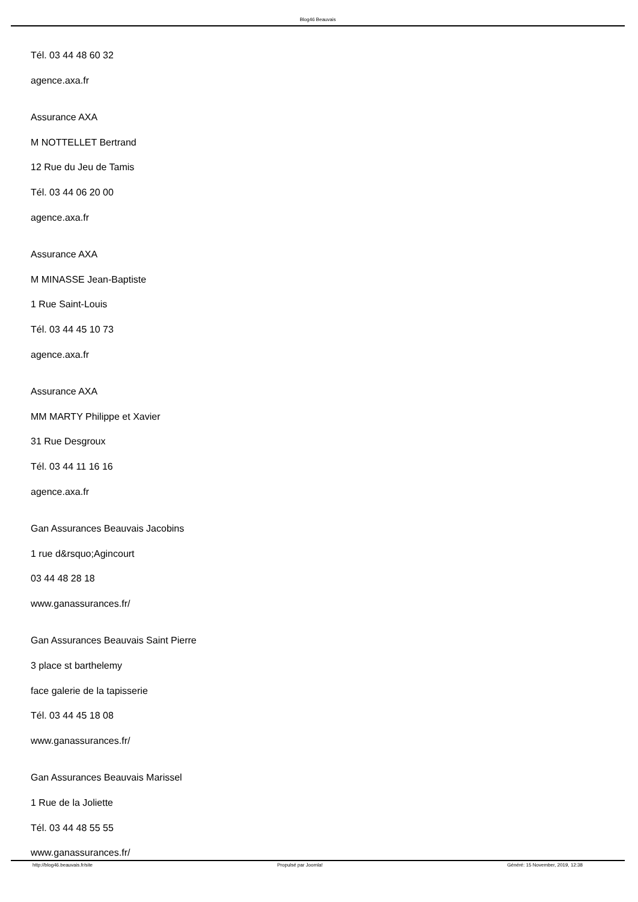Blog46 Beauvais
Tél. 03 44 48 60 32
agence.axa.fr
Assurance AXA
M NOTTELLET Bertrand
12 Rue du Jeu de Tamis
Tél. 03 44 06 20 00
agence.axa.fr
Assurance AXA
M MINASSE Jean-Baptiste
1 Rue Saint-Louis
Tél. 03 44 45 10 73
agence.axa.fr
Assurance AXA
MM MARTY Philippe et Xavier
31 Rue Desgroux
Tél. 03 44 11 16 16
agence.axa.fr
Gan Assurances Beauvais Jacobins
1 rue d&rsquo;Agincourt
03 44 48 28 18
www.ganassurances.fr/
Gan Assurances Beauvais Saint Pierre
3 place st barthelemy
face galerie de la tapisserie
Tél. 03 44 45 18 08
www.ganassurances.fr/
Gan Assurances Beauvais Marissel
1 Rue de la Joliette
Tél. 03 44 48 55 55
www.ganassurances.fr/
http://blog46.beauvais.fr/site Propulsé par Joomla! Généré: 15 November, 2019, 12:38